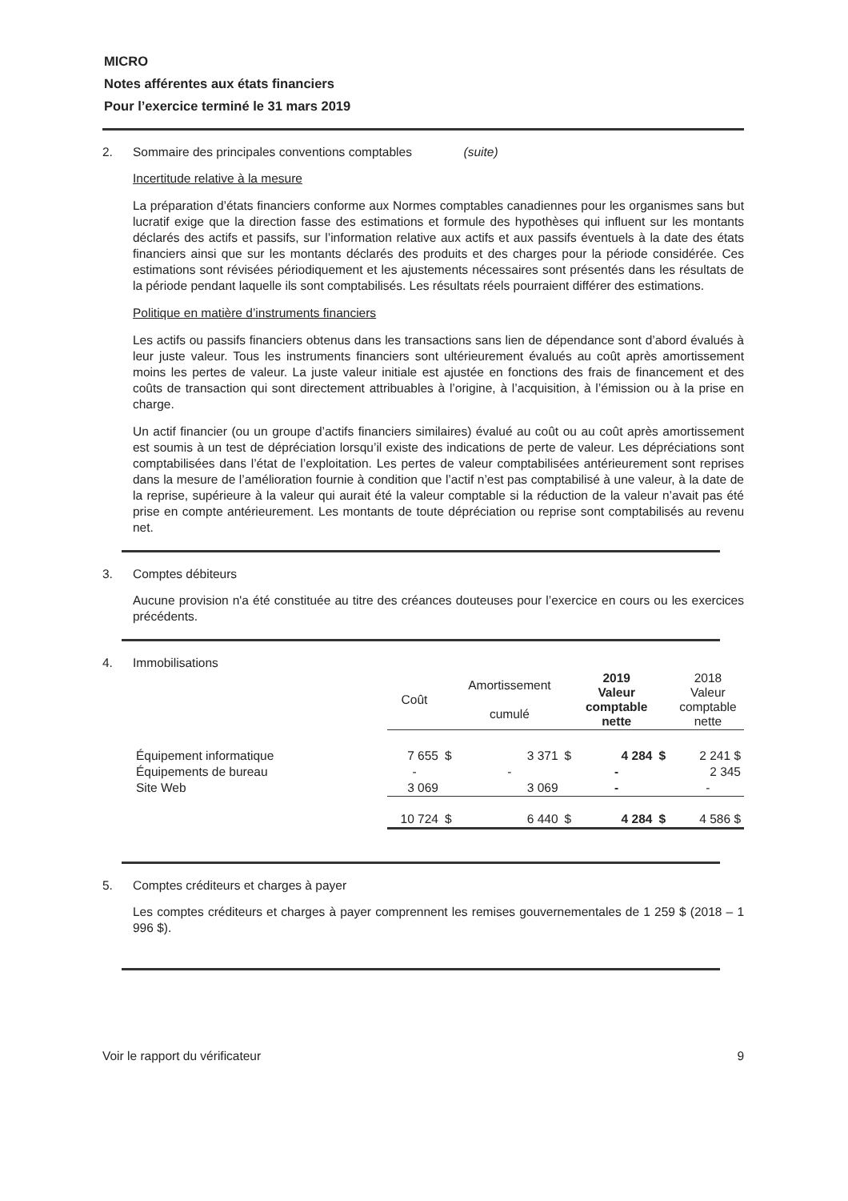MICRO
Notes afférentes aux états financiers
Pour l’exercice terminé le 31 mars 2019
2. Sommaire des principales conventions comptables (suite)
Incertitude relative à la mesure
La préparation d’états financiers conforme aux Normes comptables canadiennes pour les organismes sans but lucratif exige que la direction fasse des estimations et formule des hypothèses qui influent sur les montants déclarés des actifs et passifs, sur l’information relative aux actifs et aux passifs éventuels à la date des états financiers ainsi que sur les montants déclarés des produits et des charges pour la période considérée. Ces estimations sont révisées périodiquement et les ajustements nécessaires sont présentés dans les résultats de la période pendant laquelle ils sont comptabilisés. Les résultats réels pourraient différer des estimations.
Politique en matière d’instruments financiers
Les actifs ou passifs financiers obtenus dans les transactions sans lien de dépendance sont d’abord évalués à leur juste valeur. Tous les instruments financiers sont ultérieurement évalués au coût après amortissement moins les pertes de valeur. La juste valeur initiale est ajustée en fonctions des frais de financement et des coûts de transaction qui sont directement attribuables à l’origine, à l’acquisition, à l’émission ou à la prise en charge.
Un actif financier (ou un groupe d’actifs financiers similaires) évalué au coût ou au coût après amortissement est soumis à un test de dépréciation lorsqu’il existe des indications de perte de valeur. Les dépréciations sont comptabilisées dans l’état de l’exploitation. Les pertes de valeur comptabilisées antérieurement sont reprises dans la mesure de l’amélioration fournie à condition que l’actif n’est pas comptabilisé à une valeur, à la date de la reprise, supérieure à la valeur qui aurait été la valeur comptable si la réduction de la valeur n’avait pas été prise en compte antérieurement. Les montants de toute dépréciation ou reprise sont comptabilisés au revenu net.
3. Comptes débiteurs
Aucune provision n'a été constituée au titre des créances douteuses pour l’exercice en cours ou les exercices précédents.
4. Immobilisations
| | Coût | | Amortissement cumulé | | 2019 Valeur comptable nette | | 2018 Valeur comptable nette |
| Équipement informatique | 7 655 | $ | 3 371 | $ | 4 284 | $ | 2 241 $ |
| Équipements de bureau | - | | - | | - | | 2 345 |
| Site Web | 3 069 | | 3 069 | | - | | - |
| | 10 724 | $ | 6 440 | $ | 4 284 | $ | 4 586 $ |
5. Comptes créditeurs et charges à payer
Les comptes créditeurs et charges à payer comprennent les remises gouvernementales de 1 259 $ (2018 – 1 996 $).
Voir le rapport du vérificateur 9